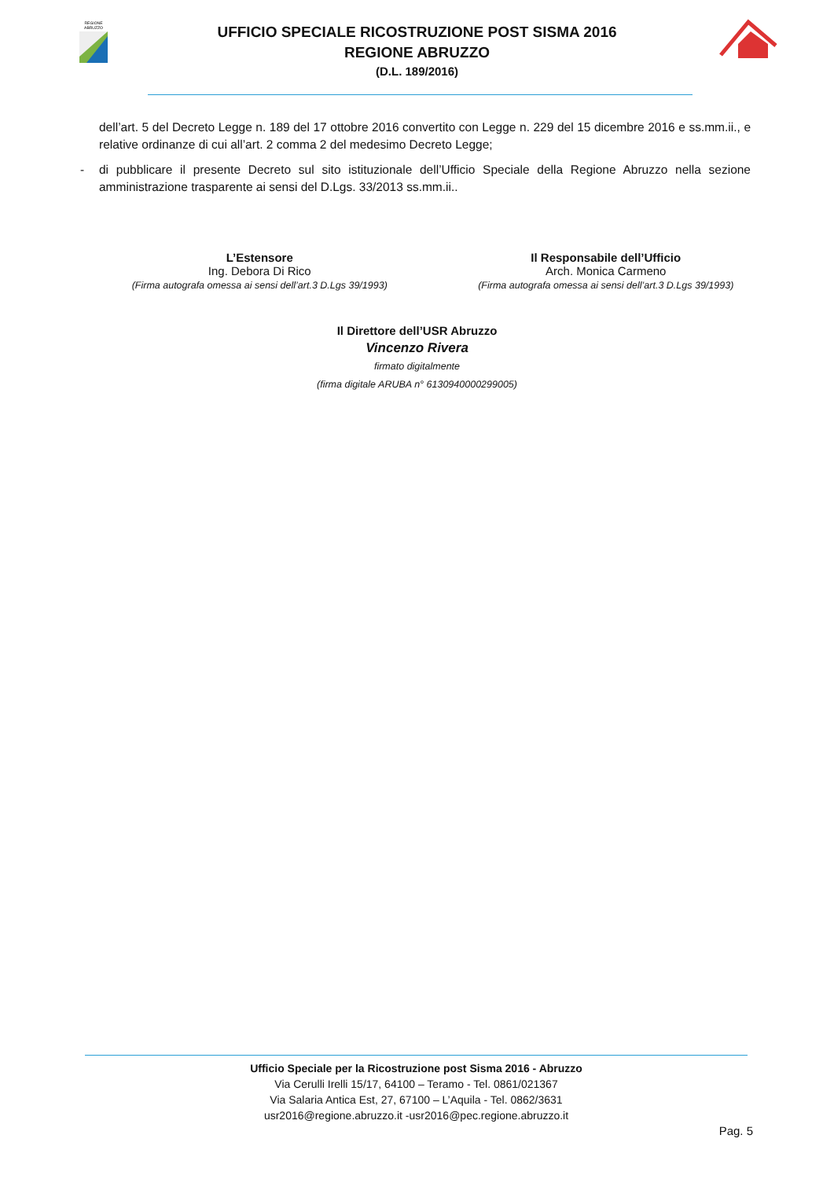REGIONE
ABRUZZO
UFFICIO SPECIALE RICOSTRUZIONE POST SISMA 2016
REGIONE ABRUZZO
(D.L. 189/2016)
dell’art. 5 del Decreto Legge n. 189 del 17 ottobre 2016 convertito con Legge n. 229 del 15 dicembre 2016 e ss.mm.ii., e relative ordinanze di cui all’art. 2 comma 2 del medesimo Decreto Legge;
- di pubblicare il presente Decreto sul sito istituzionale dell’Ufficio Speciale della Regione Abruzzo nella sezione amministrazione trasparente ai sensi del D.Lgs. 33/2013 ss.mm.ii..
L’Estensore
Ing. Debora Di Rico
(Firma autografa omessa ai sensi dell’art.3 D.Lgs 39/1993)
Il Responsabile dell’Ufficio
Arch. Monica Carmeno
(Firma autografa omessa ai sensi dell’art.3 D.Lgs 39/1993)
Il Direttore dell’USR Abruzzo
Vincenzo Rivera
firmato digitalmente
(firma digitale ARUBA n° 6130940000299005)
Ufficio Speciale per la Ricostruzione post Sisma 2016 - Abruzzo
Via Cerulli Irelli 15/17, 64100 – Teramo - Tel. 0861/021367
Via Salaria Antica Est, 27, 67100 – L’Aquila - Tel. 0862/3631
usr2016@regione.abruzzo.it -usr2016@pec.regione.abruzzo.it
Pag. 5